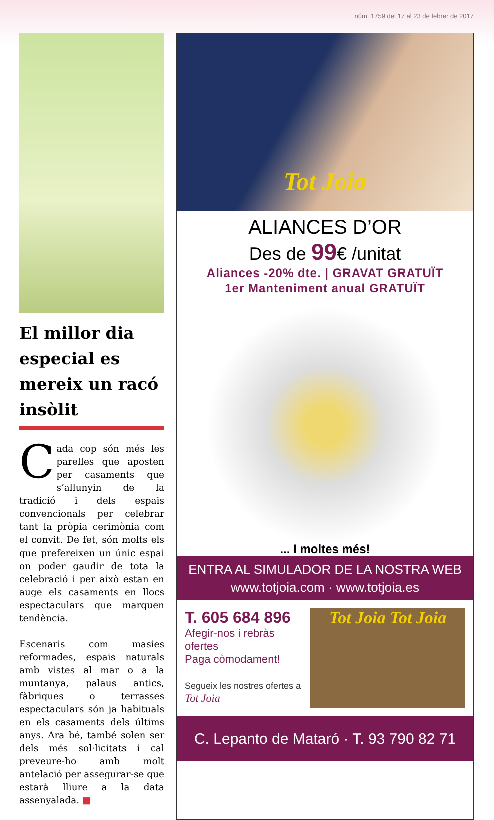núm. 1759 del 17 al 23 de febrer de 2017
El millor dia especial es mereix un racó insòlit
Cada cop són més les parelles que aposten per casaments que s’allunyin de la tradició i dels espais convencionals per celebrar tant la pròpia cerimònia com el convit. De fet, són molts els que prefereixen un únic espai on poder gaudir de tota la celebració i per això estan en auge els casaments en llocs espectaculars que marquen tendència.
Escenaris com masies reformades, espais naturals amb vistes al mar o a la muntanya, palaus antics, fàbriques o terrasses espectaculars són ja habituals en els casaments dels últims anys. Ara bé, també solen ser dels més sol·licitats i cal preveure-ho amb molt antelació per assegurar-se que estarà lliure a la data assenyalada. ■
Tot Joia
ALIANCES D’OR
Des de 99€ /unitat
Aliances -20% dte. | GRAVAT GRATUÏT
1er Manteniment anual GRATUÏT
... I moltes més!
ENTRA AL SIMULADOR DE LA NOSTRA WEB
www.totjoia.com · www.totjoia.es
T. 605 684 896
Afegir-nos i rebràs ofertes
Paga còmodament!
Segueix les nostres ofertes a Tot Joia
Tot Joia Tot Joia
C. Lepanto de Mataró · T. 93 790 82 71